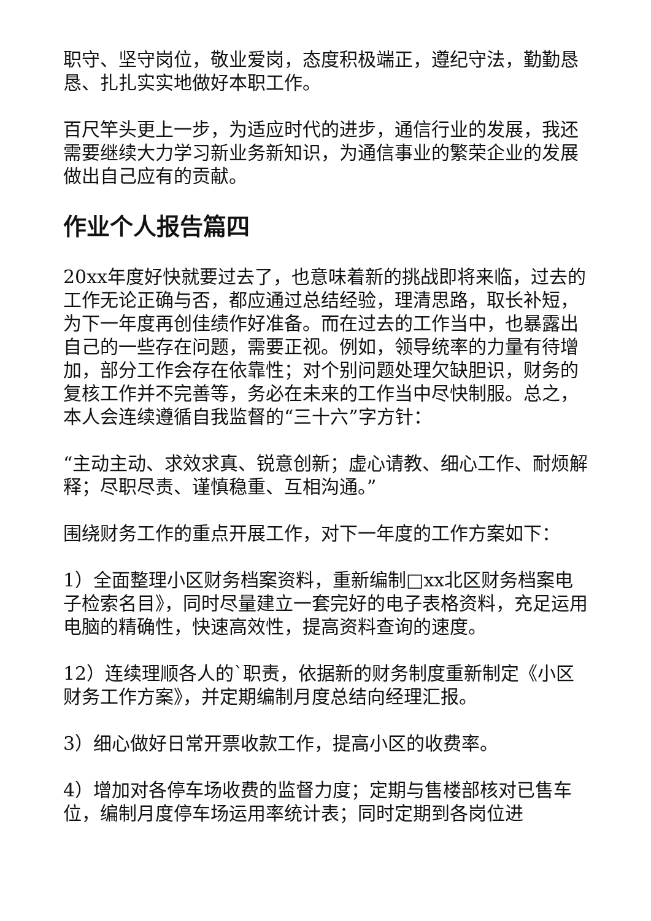职守、坚守岗位，敬业爱岗，态度积极端正，遵纪守法，勤勤恳恳、扎扎实实地做好本职工作。
百尺竿头更上一步，为适应时代的进步，通信行业的发展，我还需要继续大力学习新业务新知识，为通信事业的繁荣企业的发展做出自己应有的贡献。
作业个人报告篇四
20xx年度好快就要过去了，也意味着新的挑战即将来临，过去的工作无论正确与否，都应通过总结经验，理清思路，取长补短，为下一年度再创佳绩作好准备。而在过去的工作当中，也暴露出自己的一些存在问题，需要正视。例如，领导统率的力量有待增加，部分工作会存在依靠性；对个别问题处理欠缺胆识，财务的复核工作并不完善等，务必在未来的工作当中尽快制服。总之，本人会连续遵循自我监督的“三十六”字方针：
“主动主动、求效求真、锐意创新；虚心请教、细心工作、耐烦解释；尽职尽责、谨慎稳重、互相沟通。”
围绕财务工作的重点开展工作，对下一年度的工作方案如下：
1）全面整理小区财务档案资料，重新编制□xx北区财务档案电子检索名目》，同时尽量建立一套完好的电子表格资料，充足运用电脑的精确性，快速高效性，提高资料查询的速度。
12）连续理顺各人的`职责，依据新的财务制度重新制定《小区财务工作方案》，并定期编制月度总结向经理汇报。
3）细心做好日常开票收款工作，提高小区的收费率。
4）增加对各停车场收费的监督力度；定期与售楼部核对已售车位，编制月度停车场运用率统计表；同时定期到各岗位进